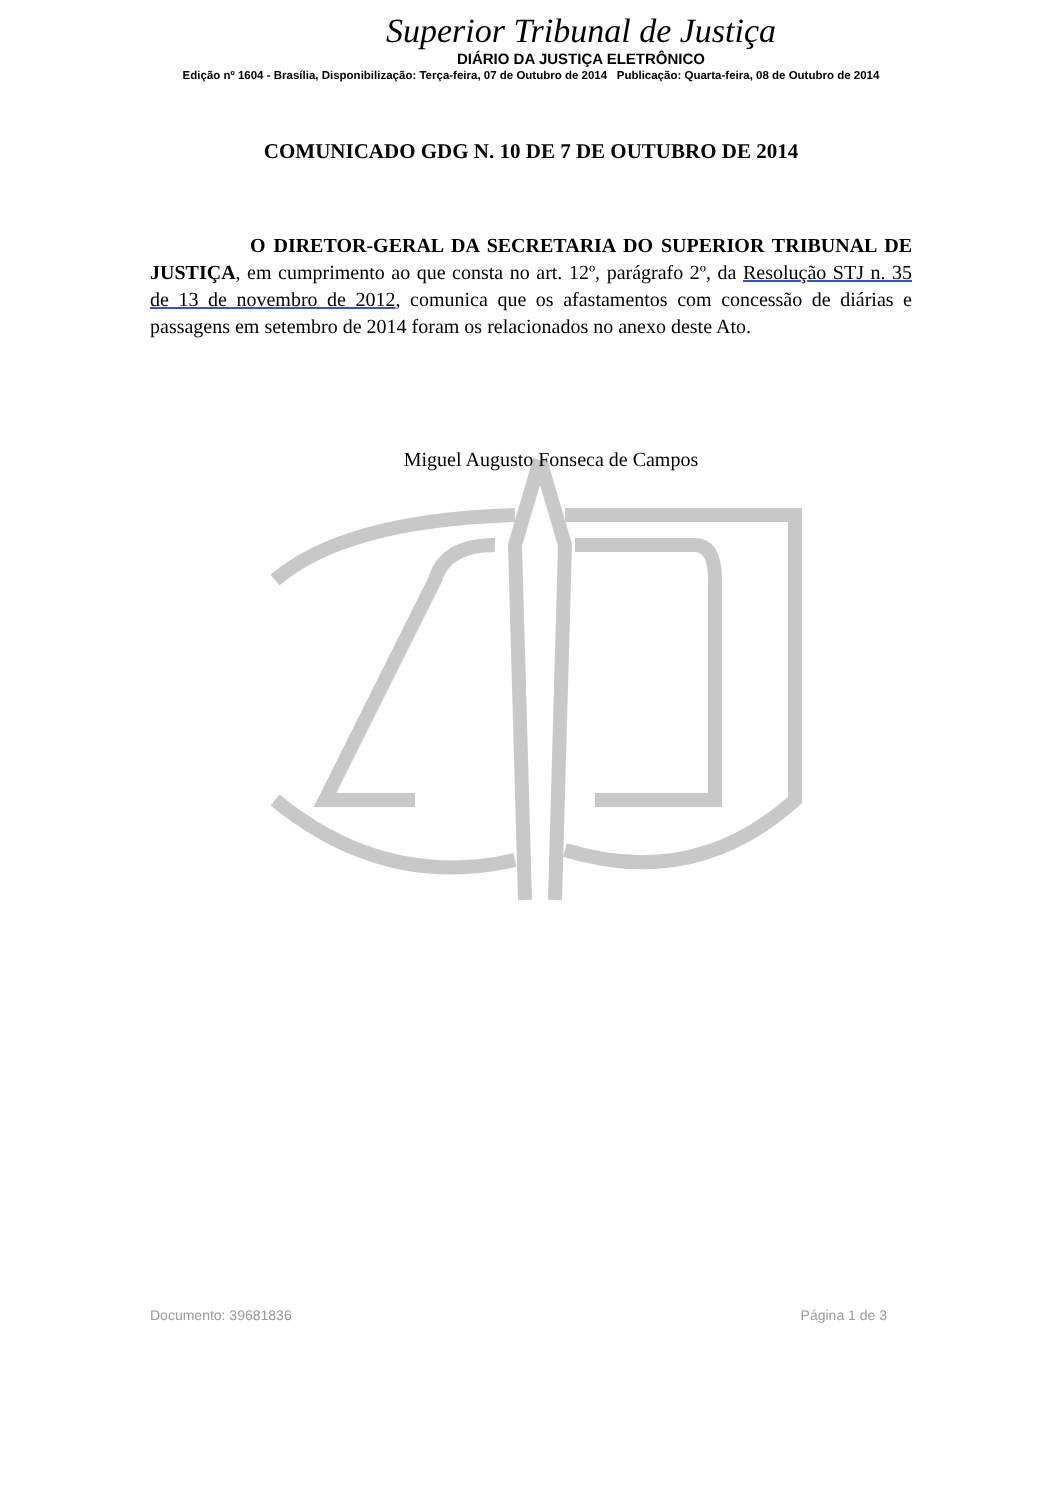Superior Tribunal de Justiça
DIÁRIO DA JUSTIÇA ELETRÔNICO
Edição nº 1604 - Brasília, Disponibilização: Terça-feira, 07 de Outubro de 2014 Publicação: Quarta-feira, 08 de Outubro de 2014
COMUNICADO GDG N. 10 DE 7 DE OUTUBRO DE 2014
O DIRETOR-GERAL DA SECRETARIA DO SUPERIOR TRIBUNAL DE JUSTIÇA, em cumprimento ao que consta no art. 12º, parágrafo 2º, da Resolução STJ n. 35 de 13 de novembro de 2012, comunica que os afastamentos com concessão de diárias e passagens em setembro de 2014 foram os relacionados no anexo deste Ato.
Miguel Augusto Fonseca de Campos
Documento: 39681836 Página 1 de 3